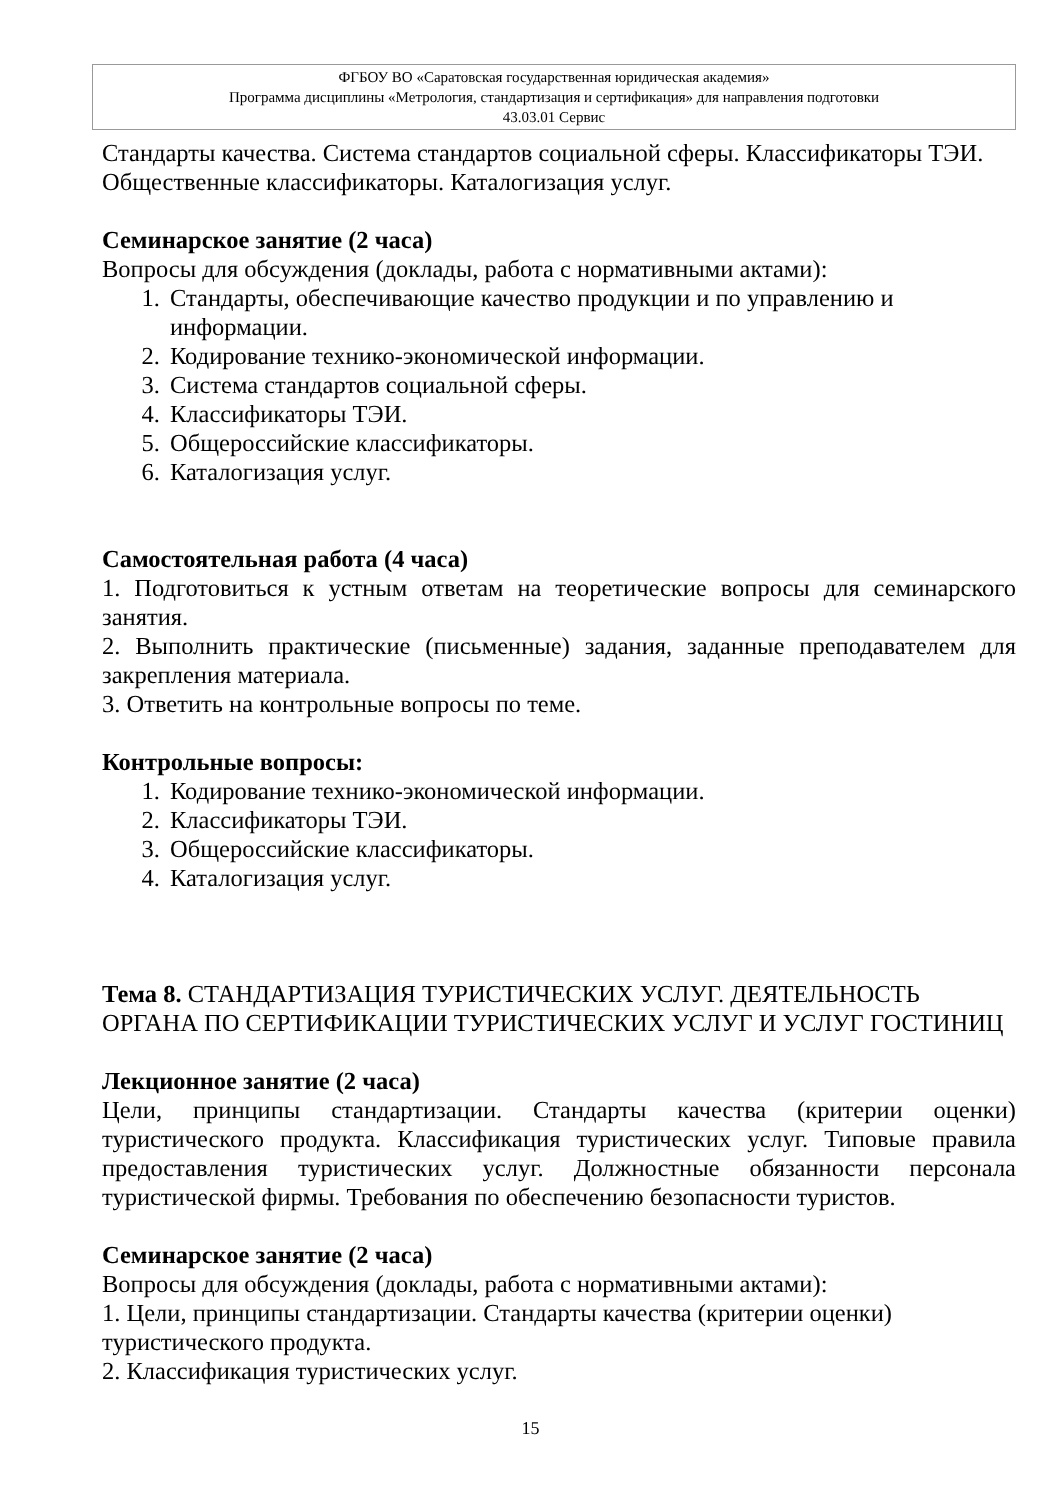ФГБОУ ВО «Саратовская государственная юридическая академия»
Программа дисциплины «Метрология, стандартизация и сертификация» для направления подготовки
43.03.01 Сервис
Стандарты качества. Система стандартов социальной сферы. Классификаторы ТЭИ. Общественные классификаторы. Каталогизация услуг.
Семинарское занятие (2 часа)
Вопросы для обсуждения (доклады, работа с нормативными актами):
1. Стандарты, обеспечивающие качество продукции и по управлению и информации.
2. Кодирование технико-экономической информации.
3. Система стандартов социальной сферы.
4. Классификаторы ТЭИ.
5. Общероссийские классификаторы.
6. Каталогизация услуг.
Самостоятельная работа (4 часа)
1. Подготовиться к устным ответам на теоретические вопросы для семинарского занятия.
2. Выполнить практические (письменные) задания, заданные преподавателем для закрепления материала.
3. Ответить на контрольные вопросы по теме.
Контрольные вопросы:
1. Кодирование технико-экономической информации.
2. Классификаторы ТЭИ.
3. Общероссийские классификаторы.
4. Каталогизация услуг.
Тема 8. СТАНДАРТИЗАЦИЯ ТУРИСТИЧЕСКИХ УСЛУГ. ДЕЯТЕЛЬНОСТЬ ОРГАНА ПО СЕРТИФИКАЦИИ ТУРИСТИЧЕСКИХ УСЛУГ И УСЛУГ ГОСТИНИЦ
Лекционное занятие (2 часа)
Цели, принципы стандартизации. Стандарты качества (критерии оценки) туристического продукта. Классификация туристических услуг. Типовые правила предоставления туристических услуг. Должностные обязанности персонала туристической фирмы. Требования по обеспечению безопасности туристов.
Семинарское занятие (2 часа)
Вопросы для обсуждения (доклады, работа с нормативными актами):
1. Цели, принципы стандартизации. Стандарты качества (критерии оценки) туристического продукта.
2. Классификация туристических услуг.
15